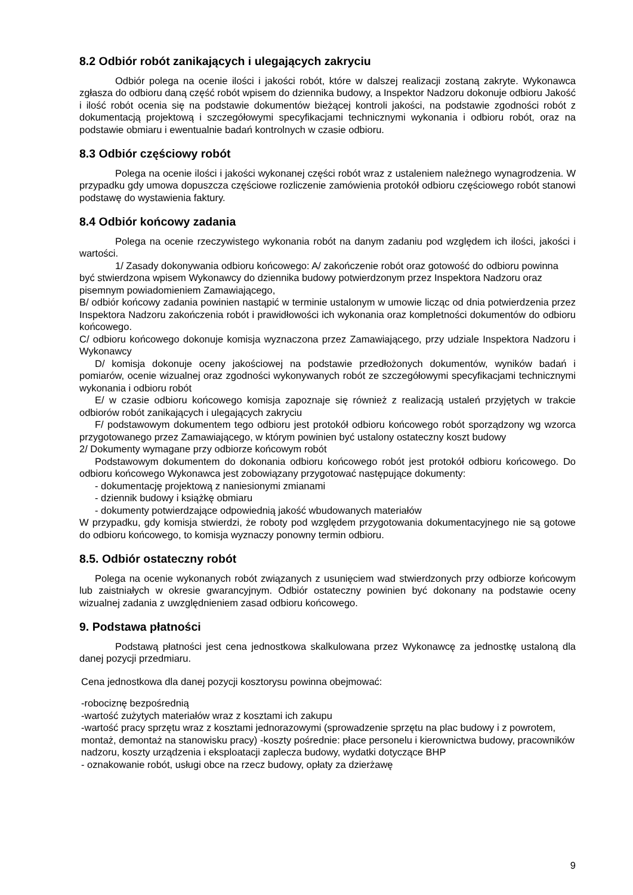8.2 Odbiór robót zanikających i ulegających zakryciu
Odbiór polega na ocenie ilości i jakości robót, które w dalszej realizacji zostaną zakryte. Wykonawca zgłasza do odbioru daną część robót wpisem do dziennika budowy, a Inspektor Nadzoru dokonuje odbioru Jakość i ilość robót ocenia się na podstawie dokumentów bieżącej kontroli jakości, na podstawie zgodności robót z dokumentacją projektową i szczegółowymi specyfikacjami technicznymi wykonania i odbioru robót, oraz na podstawie obmiaru i ewentualnie badań kontrolnych w czasie odbioru.
8.3 Odbiór częściowy robót
Polega na ocenie ilości i jakości wykonanej części robót wraz z ustaleniem należnego wynagrodzenia. W przypadku gdy umowa dopuszcza częściowe rozliczenie zamówienia protokół odbioru częściowego robót stanowi podstawę do wystawienia faktury.
8.4 Odbiór końcowy zadania
Polega na ocenie rzeczywistego wykonania robót na danym zadaniu pod względem ich ilości, jakości i wartości.
1/ Zasady dokonywania odbioru końcowego: A/ zakończenie robót oraz gotowość do odbioru powinna być stwierdzona wpisem Wykonawcy do dziennika budowy potwierdzonym przez Inspektora Nadzoru oraz pisemnym powiadomieniem Zamawiającego,
B/ odbiór końcowy zadania powinien nastąpić w terminie ustalonym w umowie licząc od dnia potwierdzenia przez Inspektora Nadzoru zakończenia robót i prawidłowości ich wykonania oraz kompletności dokumentów do odbioru końcowego.
C/ odbioru końcowego dokonuje komisja wyznaczona przez Zamawiającego, przy udziale Inspektora Nadzoru i Wykonawcy
D/ komisja dokonuje oceny jakościowej na podstawie przedłożonych dokumentów, wyników badań i pomiarów, ocenie wizualnej oraz zgodności wykonywanych robót ze szczegółowymi specyfikacjami technicznymi wykonania i odbioru robót
E/ w czasie odbioru końcowego komisja zapoznaje się również z realizacją ustaleń przyjętych w trakcie odbiorów robót zanikających i ulegających zakryciu
F/ podstawowym dokumentem tego odbioru jest protokół odbioru końcowego robót sporządzony wg wzorca przygotowanego przez Zamawiającego, w którym powinien być ustalony ostateczny koszt budowy
2/ Dokumenty wymagane przy odbiorze końcowym robót
Podstawowym dokumentem do dokonania odbioru końcowego robót jest protokół odbioru końcowego. Do odbioru końcowego Wykonawca jest zobowiązany przygotować następujące dokumenty:
- dokumentację projektową z naniesionymi zmianami
- dziennik budowy i książkę obmiaru
- dokumenty potwierdzające odpowiednią jakość wbudowanych materiałów
W przypadku, gdy komisja stwierdzi, że roboty pod względem przygotowania dokumentacyjnego nie są gotowe do odbioru końcowego, to komisja wyznaczy ponowny termin odbioru.
8.5. Odbiór ostateczny robót
Polega na ocenie wykonanych robót związanych z usunięciem wad stwierdzonych przy odbiorze końcowym lub zaistniałych w okresie gwarancyjnym. Odbiór ostateczny powinien być dokonany na podstawie oceny wizualnej zadania z uwzględnieniem zasad odbioru końcowego.
9. Podstawa płatności
Podstawą płatności jest cena jednostkowa skalkulowana przez Wykonawcę za jednostkę ustaloną dla danej pozycji przedmiaru.
Cena jednostkowa dla danej pozycji kosztorysu powinna obejmować:
-robociznę bezpośrednią
-wartość zużytych materiałów wraz z kosztami ich zakupu
-wartość pracy sprzętu wraz z kosztami jednorazowymi (sprowadzenie sprzętu na plac budowy i z powrotem, montaż, demontaż na stanowisku pracy) -koszty pośrednie: płace personelu i kierownictwa budowy, pracowników nadzoru, koszty urządzenia i eksploatacji zaplecza budowy, wydatki dotyczące BHP
- oznakowanie robót, usługi obce na rzecz budowy, opłaty za dzierżawę
9